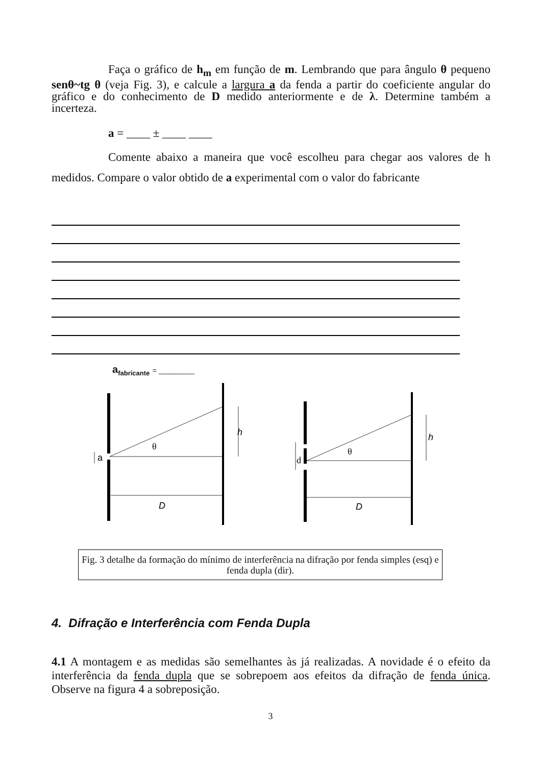Faça o gráfico de h<sub>m</sub> em função de m. Lembrando que para ângulo θ pequeno senθ~tg θ (veja Fig. 3), e calcule a largura a da fenda a partir do coeficiente angular do gráfico e do conhecimento de D medido anteriormente e de λ. Determine também a incerteza.
a = ____ ± ____ ____
Comente abaixo a maneira que você escolheu para chegar aos valores de h medidos. Compare o valor obtido de a experimental com o valor do fabricante
a<sub>fabricante</sub> = _________
a
θ
h
D
d
θ
h
D
Fig. 3 detalhe da formação do mínimo de interferência na difração por fenda simples (esq) e fenda dupla (dir).
4. Difração e Interferência com Fenda Dupla
4.1 A montagem e as medidas são semelhantes às já realizadas. A novidade é o efeito da interferência da fenda dupla que se sobrepoem aos efeitos da difração de fenda única. Observe na figura 4 a sobreposição.
3